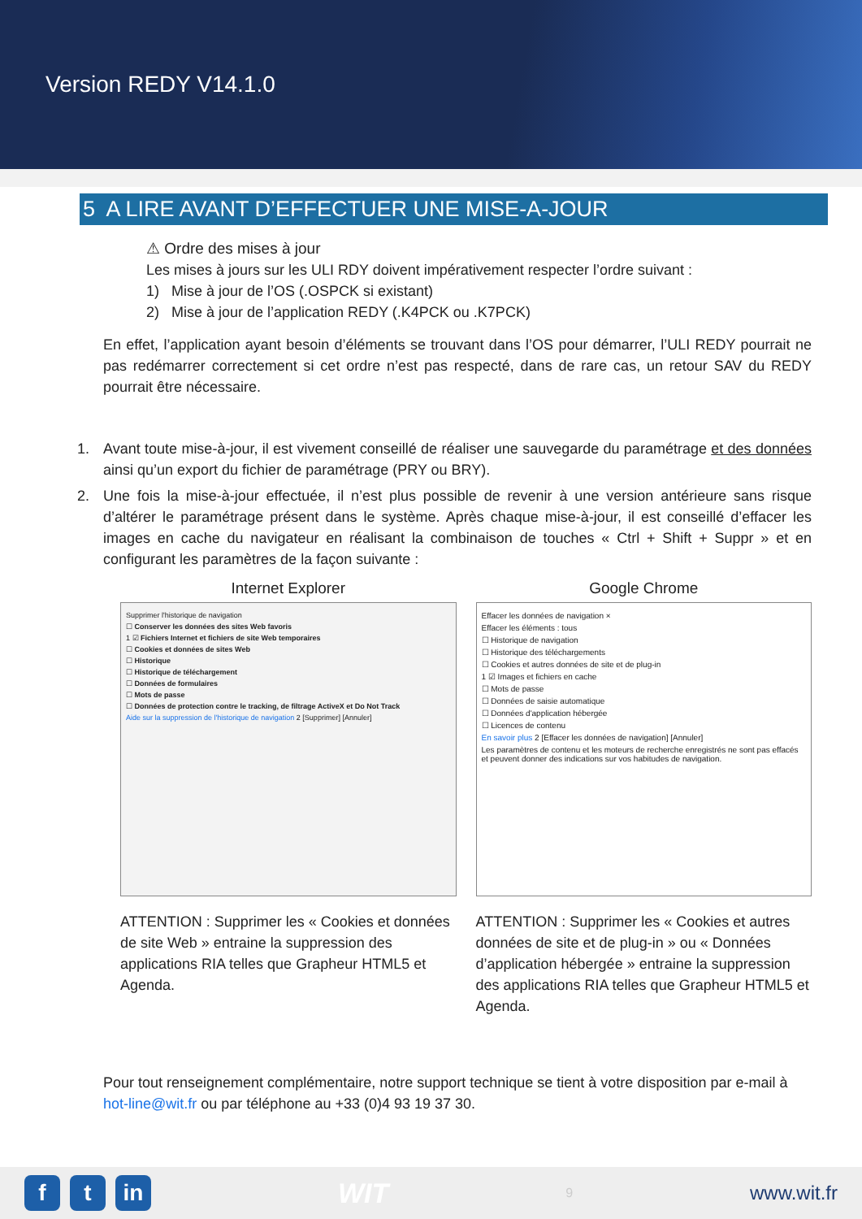Version REDY V14.1.0
5 A LIRE AVANT D’EFFECTUER UNE MISE-A-JOUR
⚠ Ordre des mises à jour
Les mises à jours sur les ULI RDY doivent impérativement respecter l’ordre suivant :
1) Mise à jour de l’OS (.OSPCK si existant)
2) Mise à jour de l’application REDY (.K4PCK ou .K7PCK)
En effet, l’application ayant besoin d’éléments se trouvant dans l’OS pour démarrer, l’ULI REDY pourrait ne pas redémarrer correctement si cet ordre n’est pas respecté, dans de rare cas, un retour SAV du REDY pourrait être nécessaire.
1. Avant toute mise-à-jour, il est vivement conseillé de réaliser une sauvegarde du paramétrage et des données ainsi qu’un export du fichier de paramétrage (PRY ou BRY).
2. Une fois la mise-à-jour effectuée, il n’est plus possible de revenir à une version antérieure sans risque d’altérer le paramétrage présent dans le système. Après chaque mise-à-jour, il est conseillé d’effacer les images en cache du navigateur en réalisant la combinaison de touches « Ctrl + Shift + Suppr » et en configurant les paramètres de la façon suivante :
Internet Explorer
Supprimer l'historique de navigation
☐ Conserver les données des sites Web favoris
1 ☑ Fichiers Internet et fichiers de site Web temporaires
☐ Cookies et données de sites Web
☐ Historique
☐ Historique de téléchargement
☐ Données de formulaires
☐ Mots de passe
☐ Données de protection contre le tracking, de filtrage ActiveX et Do Not Track
Aide sur la suppression de l'historique de navigation 2 [Supprimer] [Annuler]
ATTENTION : Supprimer les « Cookies et données de site Web » entraine la suppression des applications RIA telles que Grapheur HTML5 et Agenda.
Google Chrome
Effacer les données de navigation ×
Effacer les éléments : tous
☐ Historique de navigation
☐ Historique des téléchargements
☐ Cookies et autres données de site et de plug-in
1 ☑ Images et fichiers en cache
☐ Mots de passe
☐ Données de saisie automatique
☐ Données d'application hébergée
☐ Licences de contenu
En savoir plus 2 [Effacer les données de navigation] [Annuler]
Les paramètres de contenu et les moteurs de recherche enregistrés ne sont pas effacés et peuvent donner des indications sur vos habitudes de navigation.
ATTENTION : Supprimer les « Cookies et autres données de site et de plug-in » ou « Données d’application hébergée » entraine la suppression des applications RIA telles que Grapheur HTML5 et Agenda.
Pour tout renseignement complémentaire, notre support technique se tient à votre disposition par e-mail à hot-line@wit.fr ou par téléphone au +33 (0)4 93 19 37 30.
ft in
WIT
9
www.wit.fr